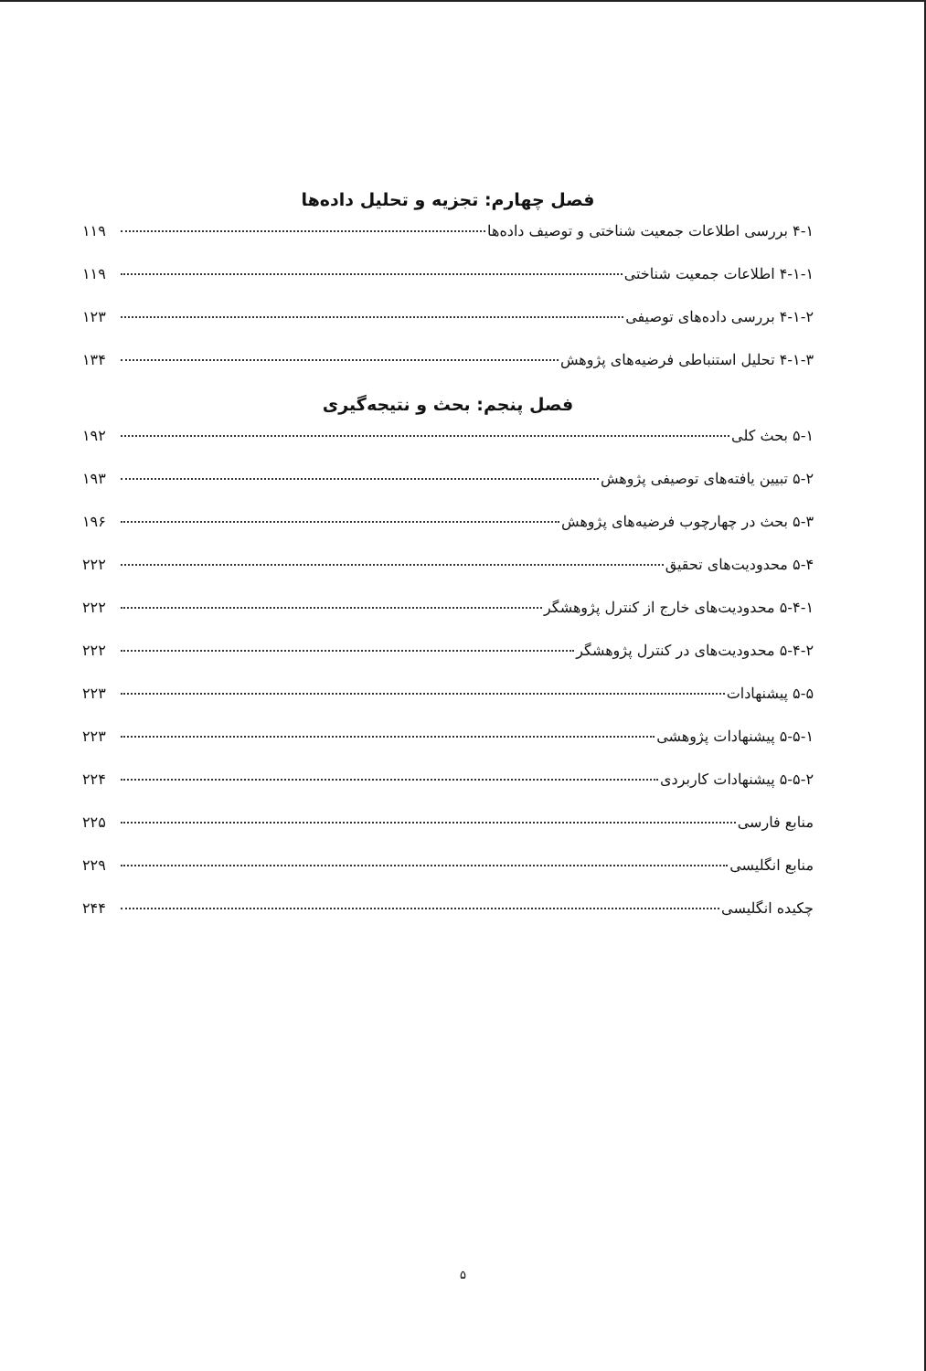فصل چهارم: تجزیه و تحلیل داده‌ها
۴-۱ بررسی اطلاعات جمعیت شناختی و توصیف داده‌ها ۱۱۹
۴-۱-۱ اطلاعات جمعیت شناختی ۱۱۹
۴-۱-۲ بررسی داده‌های توصیفی ۱۲۳
۴-۱-۳ تحلیل استنباطی فرضیه‌های پژوهش ۱۳۴
فصل پنجم: بحث و نتیجه‌گیری
۵-۱ بحث کلی ۱۹۲
۵-۲ تبیین یافته‌های توصیفی پژوهش ۱۹۳
۵-۳ بحث در چهارچوب فرضیه‌های پژوهش ۱۹۶
۵-۴ محدودیت‌های تحقیق ۲۲۲
۵-۴-۱ محدودیت‌های خارج از کنترل پژوهشگر ۲۲۲
۵-۴-۲ محدودیت‌های در کنترل پژوهشگر ۲۲۲
۵-۵ پیشنهادات ۲۲۳
۵-۵-۱ پیشنهادات پژوهشی ۲۲۳
۵-۵-۲ پیشنهادات کاربردی ۲۲۴
منابع فارسی ۲۲۵
منابع انگلیسی ۲۲۹
چکیده انگلیسی ۲۴۴
۵